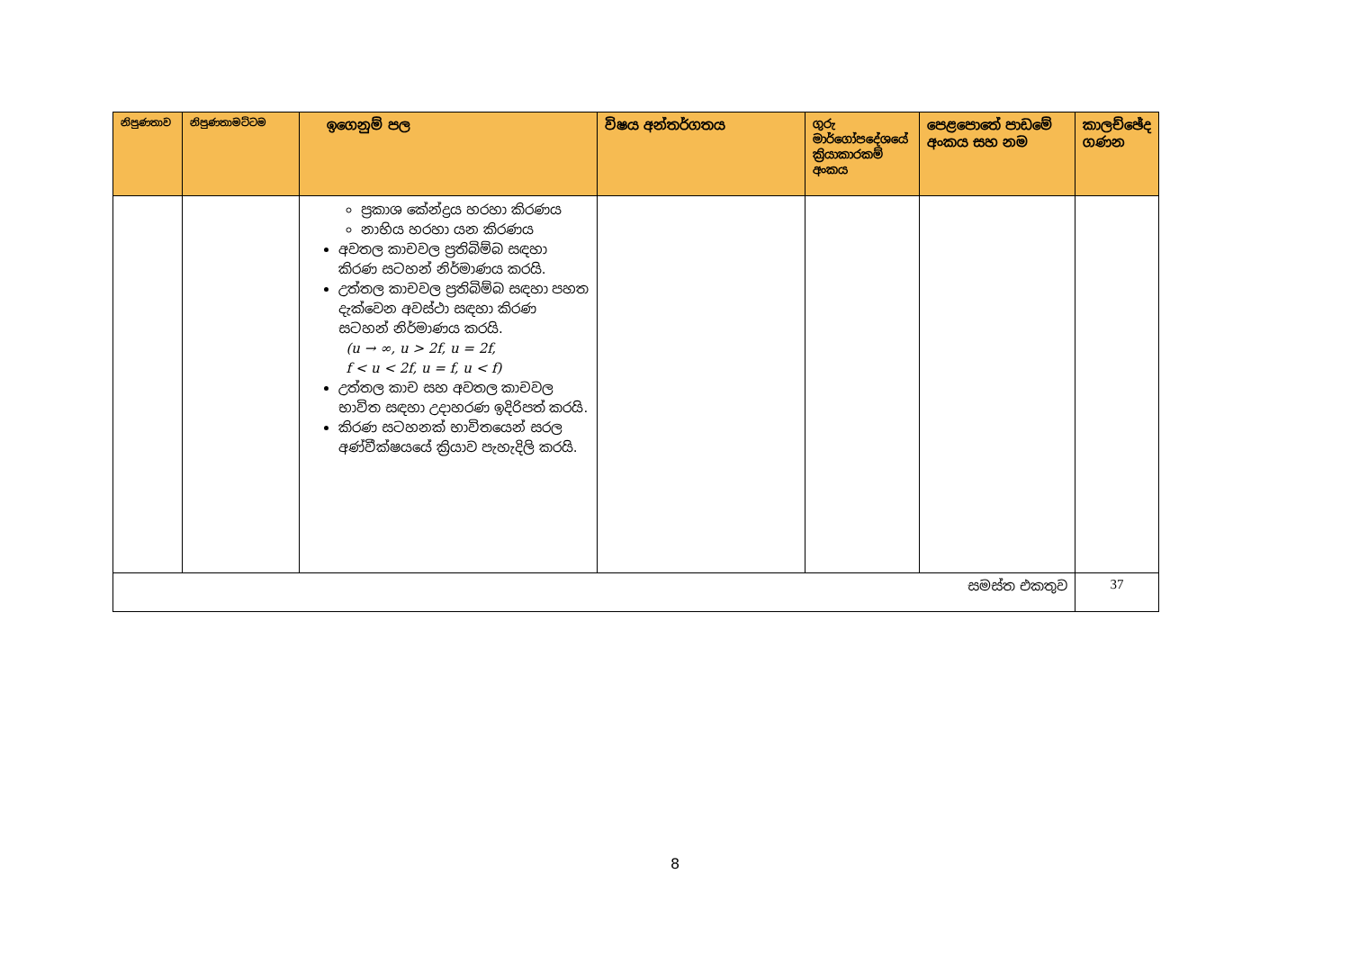| නිපුණතාව | නිපුණතාමට්ටම | ඉගෙනුම් පල | විෂය අන්තර්ගතය | ගුරු මාර්ගෝපදේශයේ ක්‍රියාකාරකම් අංකය | පෙළපොතේ පාඩමේ අංකය සහ නම | කාලච්ඡේද ගණන |
| --- | --- | --- | --- | --- | --- | --- |
| | | ප්‍රකාශ කේන්ද්‍රය හරහා කිරණය නාභිය හරහා යන කිරණය අවතල කාචවල ප්‍රතිබිම්බ සඳහා කිරණ සටහන් නිර්මාණය කරයි. උත්තල කාචවල ප්‍රතිබිම්බ සඳහා පහත දැක්වෙන අවස්ථා සඳහා කිරණ සටහන් නිර්මාණය කරයි. (u → ∞, u > 2f, u = 2f, f < u < 2f, u = f, u < f) උත්තල කාච සහ අවතල කාචවල භාවිත සඳහා උදාහරණ ඉදිරිපත් කරයි. කිරණ සටහනක් භාවිතයෙන් සරල අණ්වීක්ෂයයේ ක්‍රියාව පැහැදිලි කරයි. | | | | |
| සමස්ත එකතුව | | | | | | 37 |
8